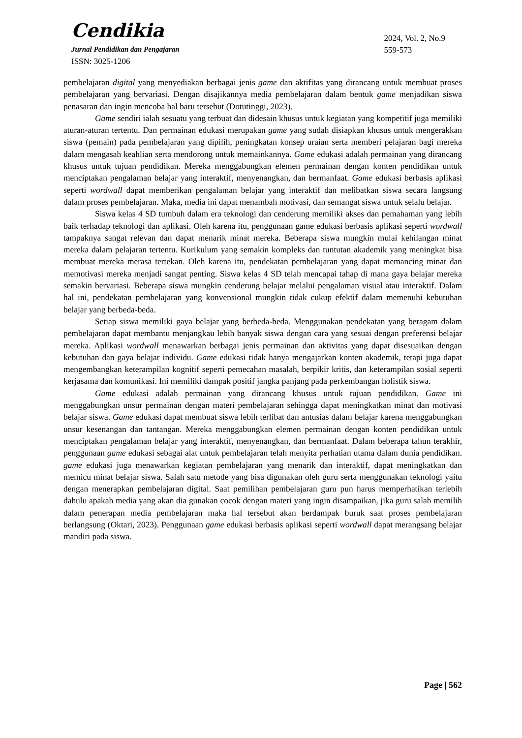Cendikia
Jurnal Pendidikan dan Pengajaran
ISSN: 3025-1206
2024, Vol. 2, No.9
559-573
pembelajaran digital yang menyediakan berbagai jenis game dan aktifitas yang dirancang untuk membuat proses pembelajaran yang bervariasi. Dengan disajikannya media pembelajaran dalam bentuk game menjadikan siswa penasaran dan ingin mencoba hal baru tersebut (Dotutinggi, 2023).
Game sendiri ialah sesuatu yang terbuat dan didesain khusus untuk kegiatan yang kompetitif juga memiliki aturan-aturan tertentu. Dan permainan edukasi merupakan game yang sudah disiapkan khusus untuk mengerakkan siswa (pemain) pada pembelajaran yang dipilih, peningkatan konsep uraian serta memberi pelajaran bagi mereka dalam mengasah keahlian serta mendorong untuk memainkannya. Game edukasi adalah permainan yang dirancang khusus untuk tujuan pendidikan. Mereka menggabungkan elemen permainan dengan konten pendidikan untuk menciptakan pengalaman belajar yang interaktif, menyenangkan, dan bermanfaat. Game edukasi berbasis aplikasi seperti wordwall dapat memberikan pengalaman belajar yang interaktif dan melibatkan siswa secara langsung dalam proses pembelajaran. Maka, media ini dapat menambah motivasi, dan semangat siswa untuk selalu belajar.
Siswa kelas 4 SD tumbuh dalam era teknologi dan cenderung memiliki akses dan pemahaman yang lebih baik terhadap teknologi dan aplikasi. Oleh karena itu, penggunaan game edukasi berbasis aplikasi seperti wordwall tampaknya sangat relevan dan dapat menarik minat mereka. Beberapa siswa mungkin mulai kehilangan minat mereka dalam pelajaran tertentu. Kurikulum yang semakin kompleks dan tuntutan akademik yang meningkat bisa membuat mereka merasa tertekan. Oleh karena itu, pendekatan pembelajaran yang dapat memancing minat dan memotivasi mereka menjadi sangat penting. Siswa kelas 4 SD telah mencapai tahap di mana gaya belajar mereka semakin bervariasi. Beberapa siswa mungkin cenderung belajar melalui pengalaman visual atau interaktif. Dalam hal ini, pendekatan pembelajaran yang konvensional mungkin tidak cukup efektif dalam memenuhi kebutuhan belajar yang berbeda-beda.
Setiap siswa memiliki gaya belajar yang berbeda-beda. Menggunakan pendekatan yang beragam dalam pembelajaran dapat membantu menjangkau lebih banyak siswa dengan cara yang sesuai dengan preferensi belajar mereka. Aplikasi wordwall menawarkan berbagai jenis permainan dan aktivitas yang dapat disesuaikan dengan kebutuhan dan gaya belajar individu. Game edukasi tidak hanya mengajarkan konten akademik, tetapi juga dapat mengembangkan keterampilan kognitif seperti pemecahan masalah, berpikir kritis, dan keterampilan sosial seperti kerjasama dan komunikasi. Ini memiliki dampak positif jangka panjang pada perkembangan holistik siswa.
Game edukasi adalah permainan yang dirancang khusus untuk tujuan pendidikan. Game ini menggabungkan unsur permainan dengan materi pembelajaran sehingga dapat meningkatkan minat dan motivasi belajar siswa. Game edukasi dapat membuat siswa lebih terlibat dan antusias dalam belajar karena menggabungkan unsur kesenangan dan tantangan. Mereka menggabungkan elemen permainan dengan konten pendidikan untuk menciptakan pengalaman belajar yang interaktif, menyenangkan, dan bermanfaat. Dalam beberapa tahun terakhir, penggunaan game edukasi sebagai alat untuk pembelajaran telah menyita perhatian utama dalam dunia pendidikan. game edukasi juga menawarkan kegiatan pembelajaran yang menarik dan interaktif, dapat meningkatkan dan memicu minat belajar siswa. Salah satu metode yang bisa digunakan oleh guru serta menggunakan teknologi yaitu dengan menerapkan pembelajaran digital. Saat pemilihan pembelajaran guru pun harus memperhatikan terlebih dahulu apakah media yang akan dia gunakan cocok dengan materi yang ingin disampaikan, jika guru salah memilih dalam penerapan media pembelajaran maka hal tersebut akan berdampak buruk saat proses pembelajaran berlangsung (Oktari, 2023). Penggunaan game edukasi berbasis aplikasi seperti wordwall dapat merangsang belajar mandiri pada siswa.
Page | 562